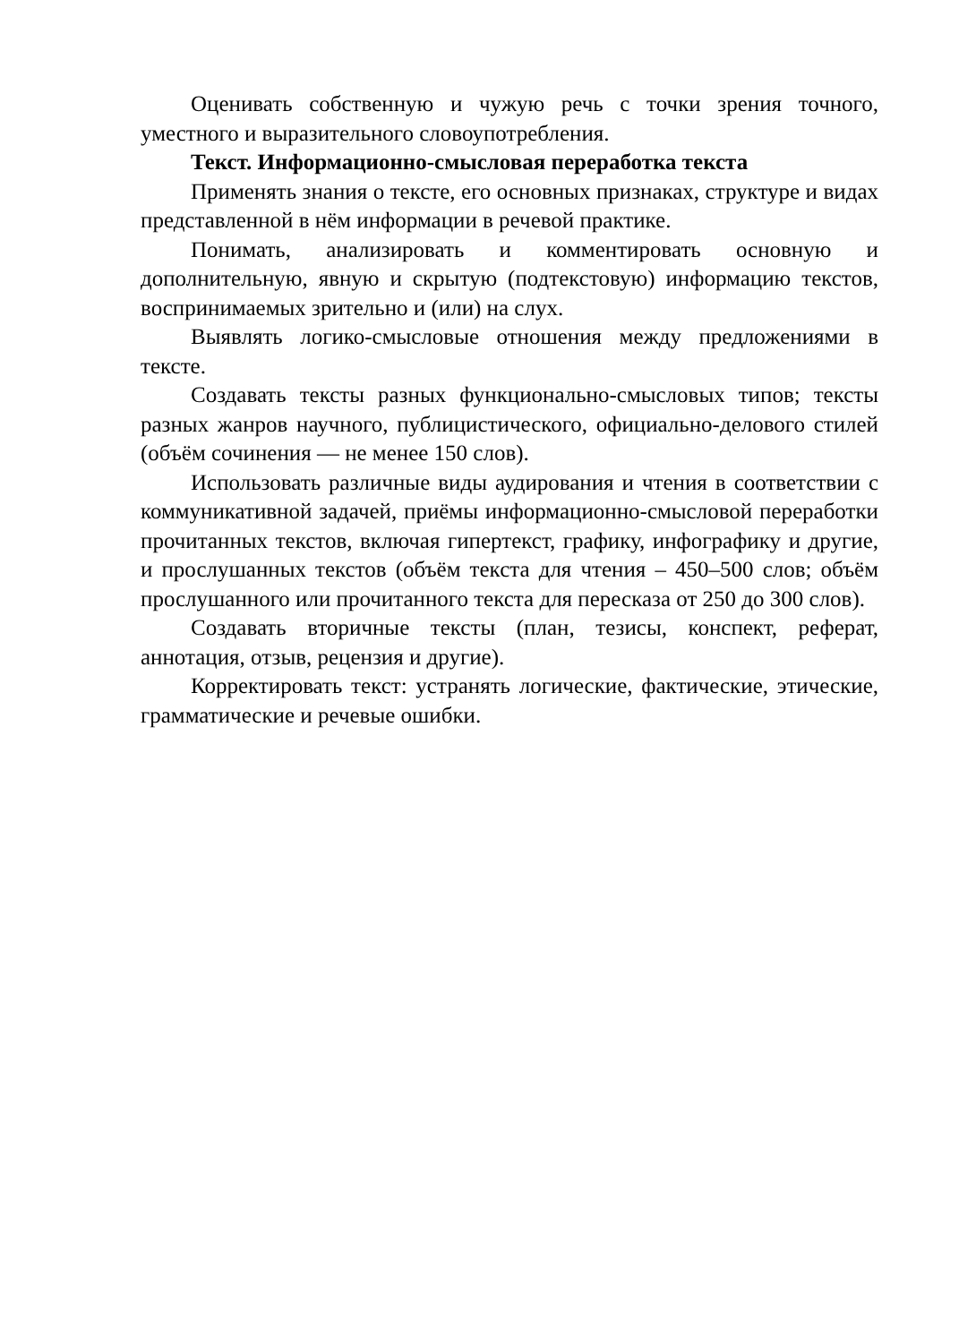Оценивать собственную и чужую речь с точки зрения точного, уместного и выразительного словоупотребления.
Текст. Информационно-смысловая переработка текста
Применять знания о тексте, его основных признаках, структуре и видах представленной в нём информации в речевой практике.
Понимать, анализировать и комментировать основную и дополнительную, явную и скрытую (подтекстовую) информацию текстов, воспринимаемых зрительно и (или) на слух.
Выявлять логико-смысловые отношения между предложениями в тексте.
Создавать тексты разных функционально-смысловых типов; тексты разных жанров научного, публицистического, официально-делового стилей (объём сочинения — не менее 150 слов).
Использовать различные виды аудирования и чтения в соответствии с коммуникативной задачей, приёмы информационно-смысловой переработки прочитанных текстов, включая гипертекст, графику, инфографику и другие, и прослушанных текстов (объём текста для чтения – 450–500 слов; объём прослушанного или прочитанного текста для пересказа от 250 до 300 слов).
Создавать вторичные тексты (план, тезисы, конспект, реферат, аннотация, отзыв, рецензия и другие).
Корректировать текст: устранять логические, фактические, этические, грамматические и речевые ошибки.